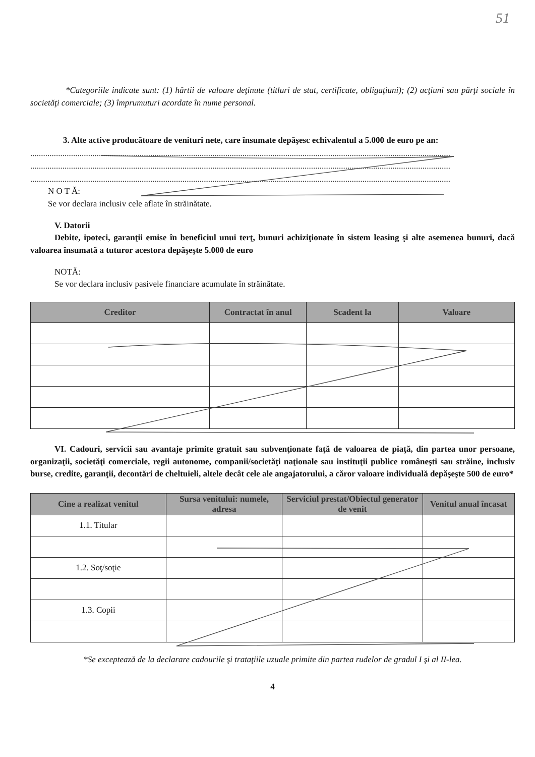51
*Categoriile indicate sunt: (1) hârtii de valoare deţinute (titluri de stat, certificate, obligaţiuni); (2) acţiuni sau părţi sociale în societăţi comerciale; (3) împrumuturi acordate în nume personal.
3. Alte active producătoare de venituri nete, care însumate depăşesc echivalentul a 5.000 de euro pe an:
....................................................................................................................................................................................................
....................................................................................................................................................................................................
....................................................................................................................................................................................................
N O T Ă:
Se vor declara inclusiv cele aflate în străinătate.
V. Datorii
Debite, ipoteci, garanţii emise în beneficiul unui terţ, bunuri achiziţionate în sistem leasing şi alte asemenea bunuri, dacă valoarea însumată a tuturor acestora depăşeşte 5.000 de euro
NOTĂ:
Se vor declara inclusiv pasivele financiare acumulate în străinătate.
| Creditor | Contractat în anul | Scadent la | Valoare |
| --- | --- | --- | --- |
VI. Cadouri, servicii sau avantaje primite gratuit sau subvenţionate faţă de valoarea de piaţă, din partea unor persoane, organizaţii, societăţi comerciale, regii autonome, companii/societăţi naţionale sau instituţii publice româneşti sau străine, inclusiv burse, credite, garanţii, decontări de cheltuieli, altele decât cele ale angajatorului, a căror valoare individuală depăşeşte 500 de euro*
| Cine a realizat venitul | Sursa venitului: numele, adresa | Serviciul prestat/Obiectul generator de venit | Venitul anual încasat |
| --- | --- | --- | --- |
| 1.1. Titular | | | |
| 1.2. Soţ/soţie | | | |
| 1.3. Copii | | | |
*Se exceptează de la declarare cadourile şi trataţiile uzuale primite din partea rudelor de gradul I şi al II-lea.
4